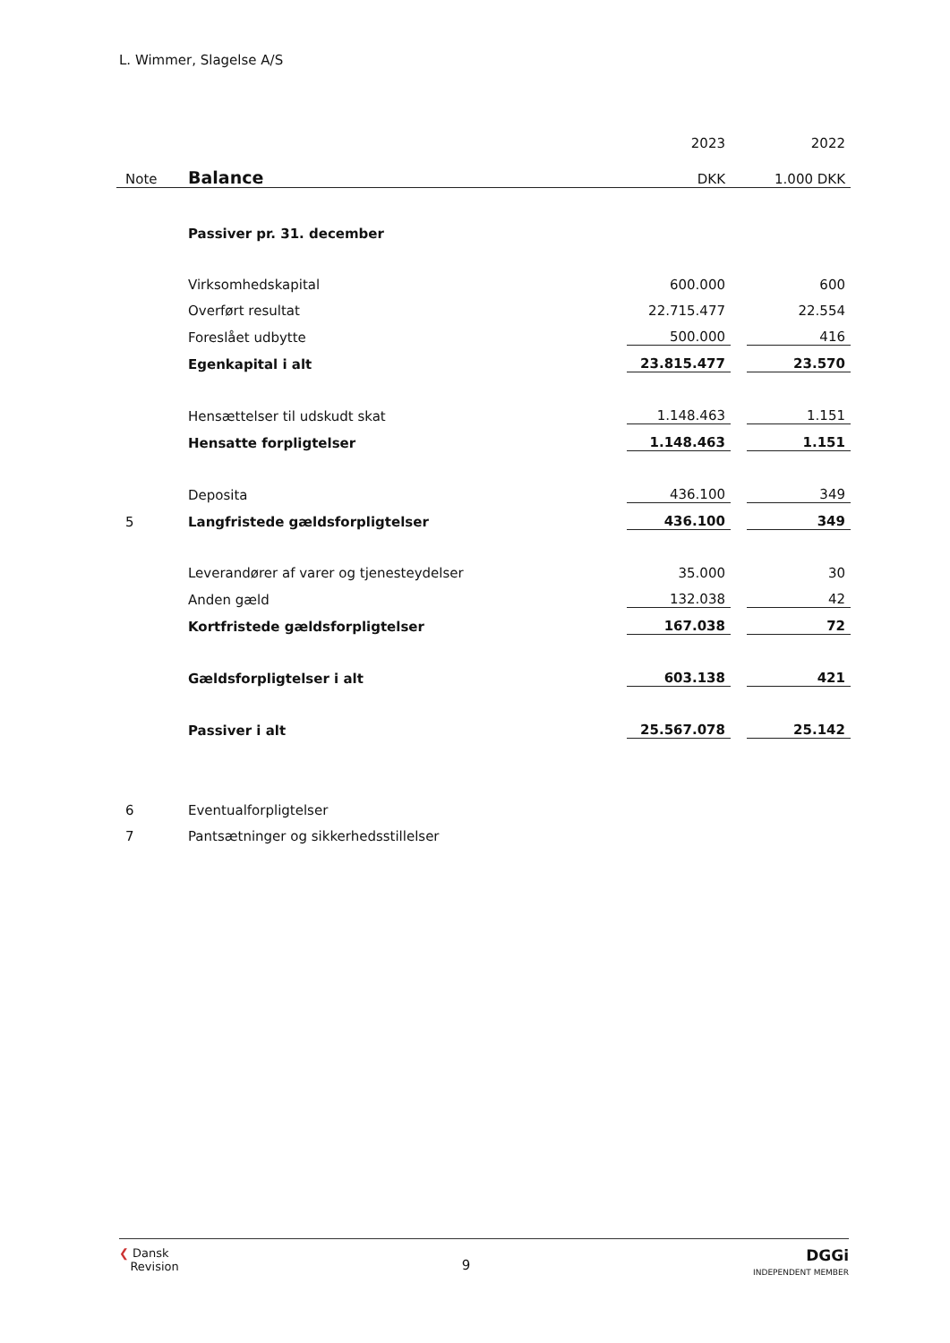L. Wimmer, Slagelse A/S
| | | 2023 | | 2022 |
| Note | Balance | DKK | | 1.000 DKK |
| | Passiver pr. 31. december | | | |
| | Virksomhedskapital | 600.000 | | 600 |
| | Overført resultat | 22.715.477 | | 22.554 |
| | Foreslået udbytte | 500.000 | | 416 |
| | Egenkapital i alt | 23.815.477 | | 23.570 |
| | Hensættelser til udskudt skat | 1.148.463 | | 1.151 |
| | Hensatte forpligtelser | 1.148.463 | | 1.151 |
| | Deposita | 436.100 | | 349 |
| 5 | Langfristede gældsforpligtelser | 436.100 | | 349 |
| | Leverandører af varer og tjenesteydelser | 35.000 | | 30 |
| | Anden gæld | 132.038 | | 42 |
| | Kortfristede gældsforpligtelser | 167.038 | | 72 |
| | Gældsforpligtelser i alt | 603.138 | | 421 |
| | Passiver i alt | 25.567.078 | | 25.142 |
| 6 | Eventualforpligtelser | | | |
| 7 | Pantsætninger og sikkerhedsstillelser | | | |
❮ Dansk
Revision
9
DGGi
INDEPENDENT MEMBER